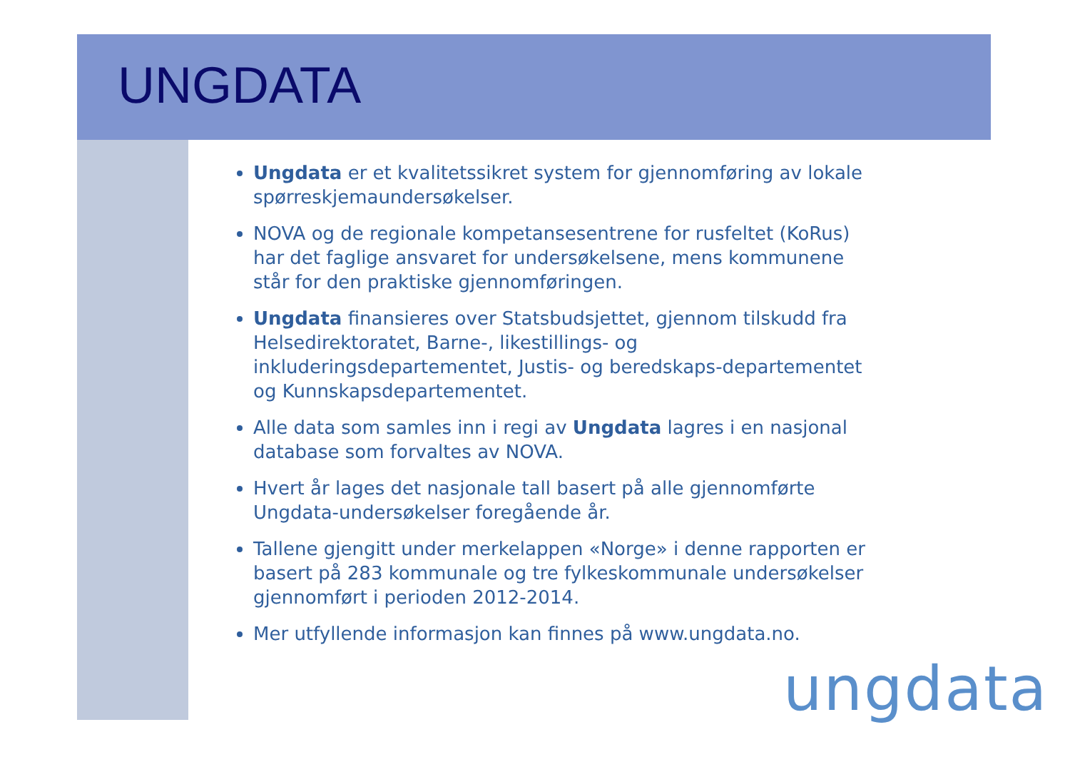UNGDATA
Ungdata er et kvalitetssikret system for gjennomføring av lokale spørreskjemaundersøkelser.
NOVA og de regionale kompetansesentrene for rusfeltet (KoRus) har det faglige ansvaret for undersøkelsene, mens kommunene står for den praktiske gjennomføringen.
Ungdata finansieres over Statsbudsjettet, gjennom tilskudd fra Helsedirektoratet, Barne-, likestillings- og inkluderingsdepartementet, Justis- og beredskaps-departementet og Kunnskapsdepartementet.
Alle data som samles inn i regi av Ungdata lagres i en nasjonal database som forvaltes av NOVA.
Hvert år lages det nasjonale tall basert på alle gjennomførte Ungdata-undersøkelser foregående år.
Tallene gjengitt under merkelappen «Norge» i denne rapporten er basert på 283 kommunale og tre fylkeskommunale undersøkelser gjennomført i perioden 2012-2014.
Mer utfyllende informasjon kan finnes på www.ungdata.no.
ungdata